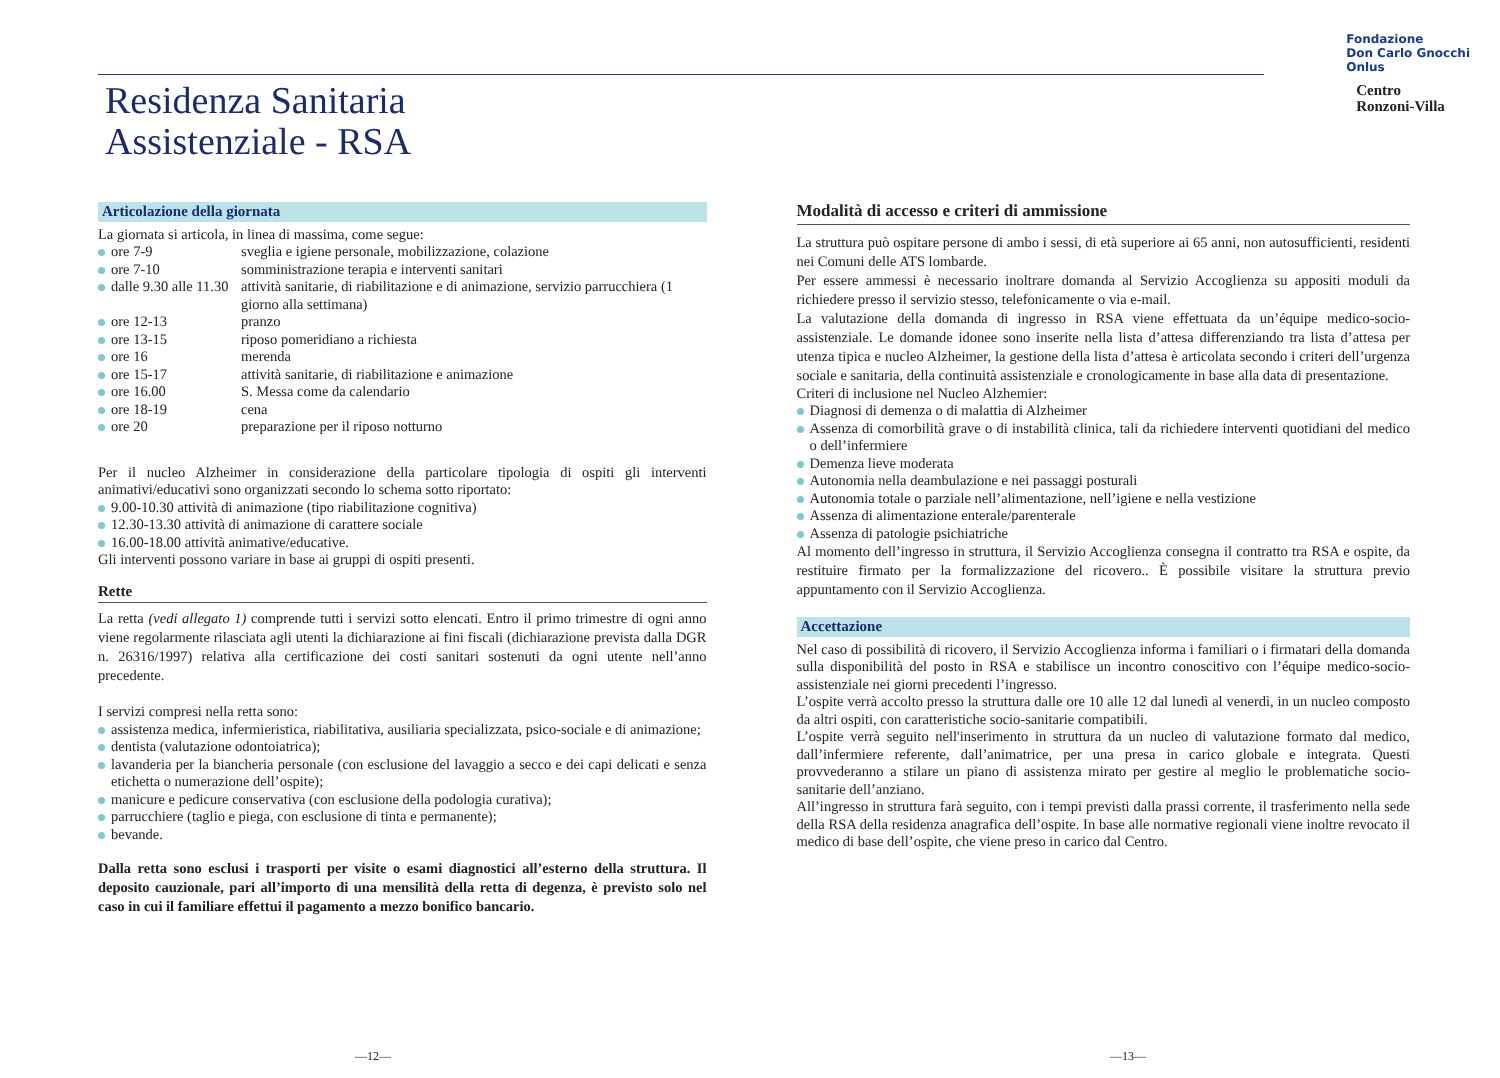Residenza Sanitaria
Assistenziale - RSA
Fondazione
Don Carlo Gnocchi
Onlus
Centro
Ronzoni-Villa
Articolazione della giornata
La giornata si articola, in linea di massima, come segue:
ore 7-9 sveglia e igiene personale, mobilizzazione, colazione
ore 7-10 somministrazione terapia e interventi sanitari
dalle 9.30 alle 11.30 attività sanitarie, di riabilitazione e di animazione, servizio parrucchiera (1 giorno alla settimana)
ore 12-13 pranzo
ore 13-15 riposo pomeridiano a richiesta
ore 16 merenda
ore 15-17 attività sanitarie, di riabilitazione e animazione
ore 16.00 S. Messa come da calendario
ore 18-19 cena
ore 20 preparazione per il riposo notturno
Per il nucleo Alzheimer in considerazione della particolare tipologia di ospiti gli interventi animativi/educativi sono organizzati secondo lo schema sotto riportato:
9.00-10.30 attività di animazione (tipo riabilitazione cognitiva)
12.30-13.30 attività di animazione di carattere sociale
16.00-18.00 attività animative/educative.
Gli interventi possono variare in base ai gruppi di ospiti presenti.
Rette
La retta (vedi allegato 1) comprende tutti i servizi sotto elencati. Entro il primo trimestre di ogni anno viene regolarmente rilasciata agli utenti la dichiarazione ai fini fiscali (dichiarazione prevista dalla DGR n. 26316/1997) relativa alla certificazione dei costi sanitari sostenuti da ogni utente nell’anno precedente.
I servizi compresi nella retta sono:
assistenza medica, infermieristica, riabilitativa, ausiliaria specializzata, psico-sociale e di animazione;
dentista (valutazione odontoiatrica);
lavanderia per la biancheria personale (con esclusione del lavaggio a secco e dei capi delicati e senza etichetta o numerazione dell’ospite);
manicure e pedicure conservativa (con esclusione della podologia curativa);
parrucchiere (taglio e piega, con esclusione di tinta e permanente);
bevande.
Dalla retta sono esclusi i trasporti per visite o esami diagnostici all’esterno della struttura. Il deposito cauzionale, pari all’importo di una mensilità della retta di degenza, è previsto solo nel caso in cui il familiare effettui il pagamento a mezzo bonifico bancario.
Modalità di accesso e criteri di ammissione
La struttura può ospitare persone di ambo i sessi, di età superiore ai 65 anni, non autosufficienti, residenti nei Comuni delle ATS lombarde.
Per essere ammessi è necessario inoltrare domanda al Servizio Accoglienza su appositi moduli da richiedere presso il servizio stesso, telefonicamente o via e-mail.
La valutazione della domanda di ingresso in RSA viene effettuata da un’équipe medico-socio-assistenziale. Le domande idonee sono inserite nella lista d’attesa differenziando tra lista d’attesa per utenza tipica e nucleo Alzheimer, la gestione della lista d’attesa è articolata secondo i criteri dell’urgenza sociale e sanitaria, della continuità assistenziale e cronologicamente in base alla data di presentazione.
Criteri di inclusione nel Nucleo Alzhemier:
Diagnosi di demenza o di malattia di Alzheimer
Assenza di comorbilità grave o di instabilità clinica, tali da richiedere interventi quotidiani del medico o dell’infermiere
Demenza lieve moderata
Autonomia nella deambulazione e nei passaggi posturali
Autonomia totale o parziale nell’alimentazione, nell’igiene e nella vestizione
Assenza di alimentazione enterale/parenterale
Assenza di patologie psichiatriche
Al momento dell’ingresso in struttura, il Servizio Accoglienza consegna il contratto tra RSA e ospite, da restituire firmato per la formalizzazione del ricovero.. È possibile visitare la struttura previo appuntamento con il Servizio Accoglienza.
Accettazione
Nel caso di possibilità di ricovero, il Servizio Accoglienza informa i familiari o i firmatari della domanda sulla disponibilità del posto in RSA e stabilisce un incontro conoscitivo con l’équipe medico-socio-assistenziale nei giorni precedenti l’ingresso.
L’ospite verrà accolto presso la struttura dalle ore 10 alle 12 dal lunedì al venerdì, in un nucleo composto da altri ospiti, con caratteristiche socio-sanitarie compatibili.
L’ospite verrà seguito nell'inserimento in struttura da un nucleo di valutazione formato dal medico, dall’infermiere referente, dall’animatrice, per una presa in carico globale e integrata. Questi provvederanno a stilare un piano di assistenza mirato per gestire al meglio le problematiche socio-sanitarie dell’anziano.
All’ingresso in struttura farà seguito, con i tempi previsti dalla prassi corrente, il trasferimento nella sede della RSA della residenza anagrafica dell’ospite. In base alle normative regionali viene inoltre revocato il medico di base dell’ospite, che viene preso in carico dal Centro.
—12— —13—